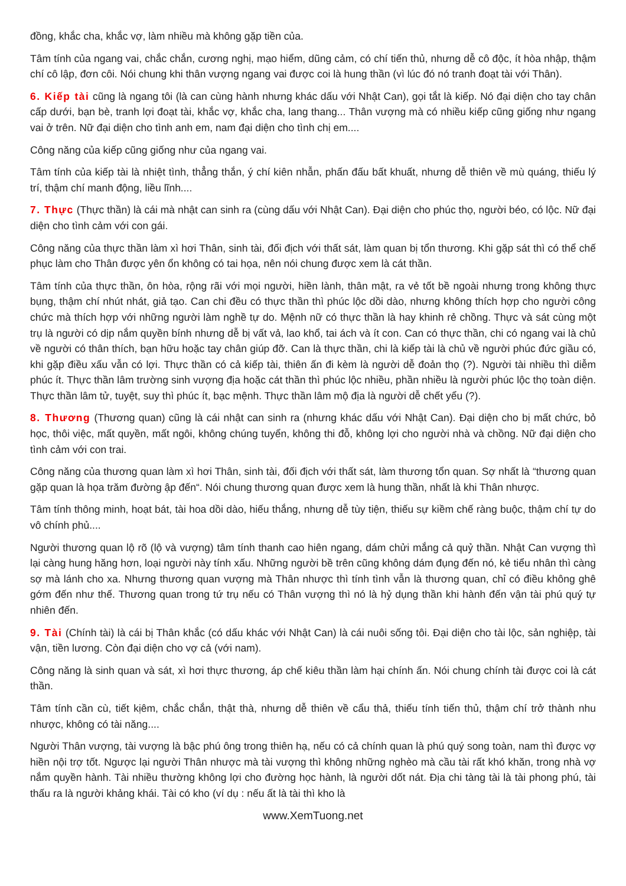đồng, khắc cha, khắc vợ, làm nhiều mà không gặp tiền của.
Tâm tính của ngang vai, chắc chắn, cương nghị, mạo hiểm, dũng cảm, có chí tiến thủ, nhưng dễ cô độc, ít hòa nhập, thậm chí cô lập, đơn côi. Nói chung khi thân vượng ngang vai được coi là hung thần (vì lúc đó nó tranh đoạt tài với Thân).
6. Kiếp tài cũng là ngang tôi (là can cùng hành nhưng khác dấu với Nhật Can), gọi tắt là kiếp. Nó đại diện cho tay chân cấp dưới, bạn bè, tranh lợi đoạt tài, khắc vợ, khắc cha, lang thang... Thân vượng mà có nhiều kiếp cũng giống như ngang vai ở trên. Nữ đại diện cho tình anh em, nam đại diện cho tình chị em....
Công năng của kiếp cũng giống như của ngang vai.
Tâm tính của kiếp tài là nhiệt tình, thẳng thắn, ý chí kiên nhẫn, phấn đấu bất khuất, nhưng dễ thiên về mù quáng, thiếu lý trí, thậm chí manh động, liều lĩnh....
7. Thực (Thực thần) là cái mà nhật can sinh ra (cùng dấu với Nhật Can). Đại diện cho phúc thọ, người béo, có lộc. Nữ đại diện cho tình cảm với con gái.
Công năng của thực thần làm xì hơi Thân, sinh tài, đối địch với thất sát, làm quan bị tổn thương. Khi gặp sát thì có thể chế phục làm cho Thân được yên ổn không có tai họa, nên nói chung được xem là cát thần.
Tâm tính của thực thần, ôn hòa, rộng rãi với mọi người, hiền lành, thân mật, ra vẻ tốt bề ngoài nhưng trong không thực bụng, thậm chí nhút nhát, giả tạo. Can chi đều có thực thần thì phúc lộc dồi dào, nhưng không thích hợp cho người công chức mà thích hợp với những người làm nghề tự do. Mệnh nữ có thực thần là hay khinh rẻ chồng. Thực và sát cùng một trụ là người có dịp nắm quyền bính nhưng dễ bị vất vả, lao khổ, tai ách và ít con. Can có thực thần, chi có ngang vai là chủ về người có thân thích, bạn hữu hoặc tay chân giúp đỡ. Can là thực thần, chi là kiếp tài là chủ về người phúc đức giầu có, khi gặp điều xấu vẫn có lợi. Thực thần có cả kiếp tài, thiên ấn đi kèm là người dễ đoản thọ (?). Người tài nhiều thì diễm phúc ít. Thực thần lâm trường sinh vượng địa hoặc cát thần thì phúc lộc nhiều, phần nhiều là người phúc lộc thọ toàn diện. Thực thần lâm tử, tuyệt, suy thì phúc ít, bạc mệnh. Thực thần lâm mộ địa là người dễ chết yểu (?).
8. Thương (Thương quan) cũng là cái nhật can sinh ra (nhưng khác dấu với Nhật Can). Đại diện cho bị mất chức, bỏ học, thôi việc, mất quyền, mất ngôi, không chúng tuyển, không thi đỗ, không lợi cho người nhà và chồng. Nữ đại diện cho tình cảm với con trai.
Công năng của thương quan làm xì hơi Thân, sinh tài, đối địch với thất sát, làm thương tổn quan. Sợ nhất là “thương quan gặp quan là họa trăm đường ập đến“. Nói chung thương quan được xem là hung thần, nhất là khi Thân nhược.
Tâm tính thông minh, hoạt bát, tài hoa dồi dào, hiếu thắng, nhưng dễ tùy tiện, thiếu sự kiềm chế ràng buộc, thậm chí tự do vô chính phủ....
Người thương quan lộ rõ (lộ và vượng) tâm tính thanh cao hiên ngang, dám chửi mắng cả quỷ thần. Nhật Can vượng thì lại càng hung hăng hơn, loại người này tính xấu. Những người bề trên cũng không dám đụng đến nó, kẻ tiểu nhân thì càng sợ mà lánh cho xa. Nhưng thương quan vượng mà Thân nhược thì tính tình vẫn là thương quan, chỉ có điều không ghê gớm đến như thế. Thương quan trong tứ trụ nếu có Thân vượng thì nó là hỷ dụng thần khi hành đến vận tài phú quý tự nhiên đến.
9. Tài (Chính tài) là cái bị Thân khắc (có dấu khác với Nhật Can) là cái nuôi sống tôi. Đại diện cho tài lộc, sản nghiệp, tài vận, tiền lương. Còn đại diện cho vợ cả (với nam).
Công năng là sinh quan và sát, xì hơi thực thương, áp chế kiêu thần làm hại chính ấn. Nói chung chính tài được coi là cát thần.
Tâm tính cần cù, tiết kịêm, chắc chắn, thật thà, nhưng dễ thiên về cẩu thả, thiếu tính tiến thủ, thậm chí trở thành nhu nhược, không có tài năng....
Người Thân vượng, tài vượng là bậc phú ông trong thiên hạ, nếu có cả chính quan là phú quý song toàn, nam thì được vợ hiền nội trợ tốt. Ngược lại người Thân nhược mà tài vượng thì không những nghèo mà cầu tài rất khó khăn, trong nhà vợ nắm quyền hành. Tài nhiều thường không lợi cho đường học hành, là người dốt nát. Địa chi tàng tài là tài phong phú, tài thấu ra là người khảng khái. Tài có kho (ví dụ : nếu ất là tài thì kho là
www.XemTuong.net